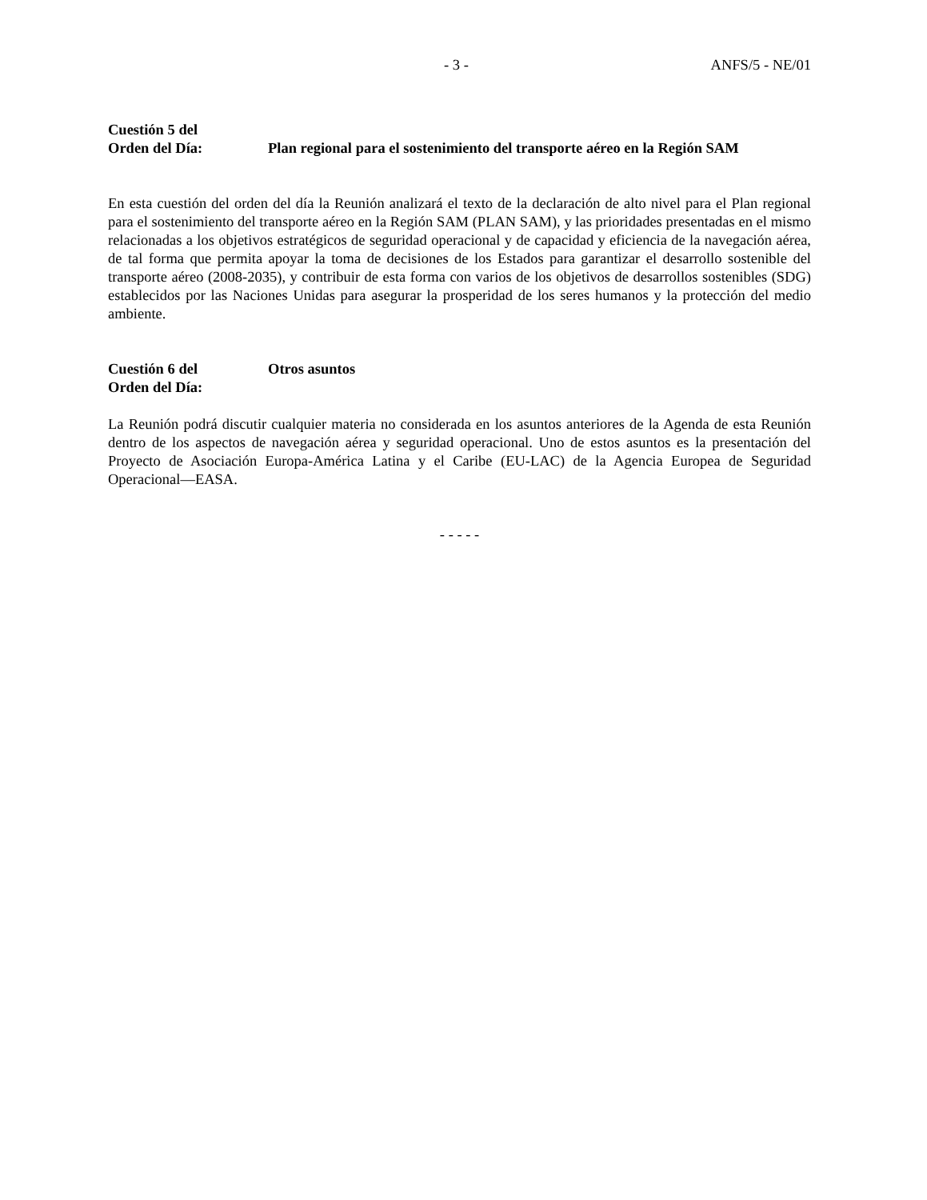- 3 - ANFS/5 - NE/01
Cuestión 5 del
Orden del Día:
Plan regional para el sostenimiento del transporte aéreo en la Región SAM
En esta cuestión del orden del día la Reunión analizará el texto de la declaración de alto nivel para el Plan regional para el sostenimiento del transporte aéreo en la Región SAM (PLAN SAM), y las prioridades presentadas en el mismo relacionadas a los objetivos estratégicos de seguridad operacional y de capacidad y eficiencia de la navegación aérea, de tal forma que permita apoyar la toma de decisiones de los Estados para garantizar el desarrollo sostenible del transporte aéreo (2008-2035), y contribuir de esta forma con varios de los objetivos de desarrollos sostenibles (SDG) establecidos por las Naciones Unidas para asegurar la prosperidad de los seres humanos y la protección del medio ambiente.
Cuestión 6 del
Orden del Día:
Otros asuntos
La Reunión podrá discutir cualquier materia no considerada en los asuntos anteriores de la Agenda de esta Reunión dentro de los aspectos de navegación aérea y seguridad operacional. Uno de estos asuntos es la presentación del Proyecto de Asociación Europa-América Latina y el Caribe (EU-LAC) de la Agencia Europea de Seguridad Operacional—EASA.
- - - - -